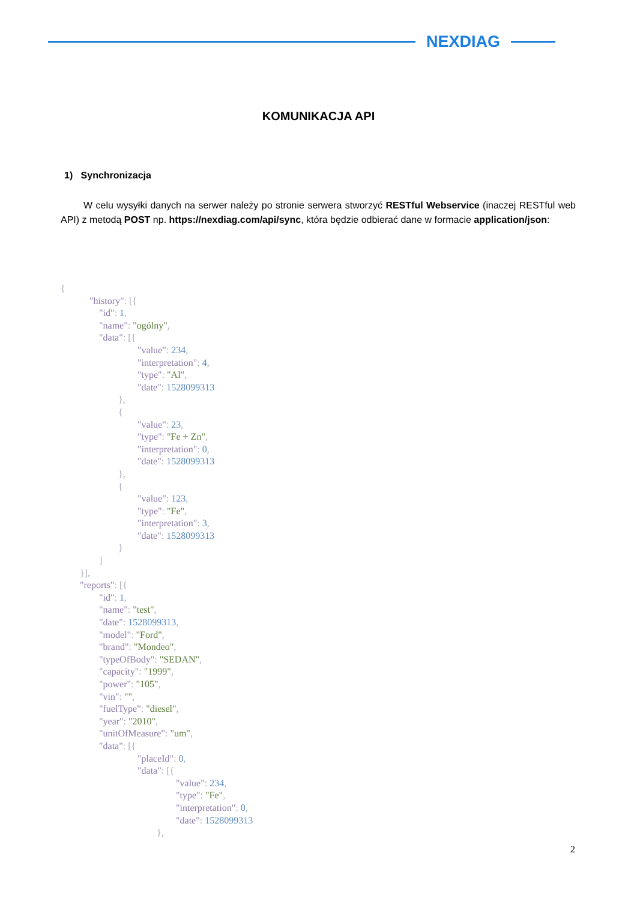NEXDIAG
KOMUNIKACJA API
1) Synchronizacja
W celu wysyłki danych na serwer należy po stronie serwera stworzyć RESTful Webservice (inaczej RESTful web API) z metodą POST np. https://nexdiag.com/api/sync, która będzie odbierać dane w formacie application/json:
{
            "history": [{
                "id": 1,
                "name": "ogólny",
                "data": [{
                                "value": 234,
                                "interpretation": 4,
                                "type": "Al",
                                "date": 1528099313
                        },
                        {
                                "value": 23,
                                "type": "Fe + Zn",
                                "interpretation": 0,
                                "date": 1528099313
                        },
                        {
                                "value": 123,
                                "type": "Fe",
                                "interpretation": 3,
                                "date": 1528099313
                        }
                ]
        }],
        "reports": [{
                "id": 1,
                "name": "test",
                "date": 1528099313,
                "model": "Ford",
                "brand": "Mondeo",
                "typeOfBody": "SEDAN",
                "capacity": "1999",
                "power": "105",
                "vin": "",
                "fuelType": "diesel",
                "year": "2010",
                "unitOfMeasure": "um",
                "data": [{
                                "placeId": 0,
                                "data": [{
                                                "value": 234,
                                                "type": "Fe",
                                                "interpretation": 0,
                                                "date": 1528099313
                                        },
2